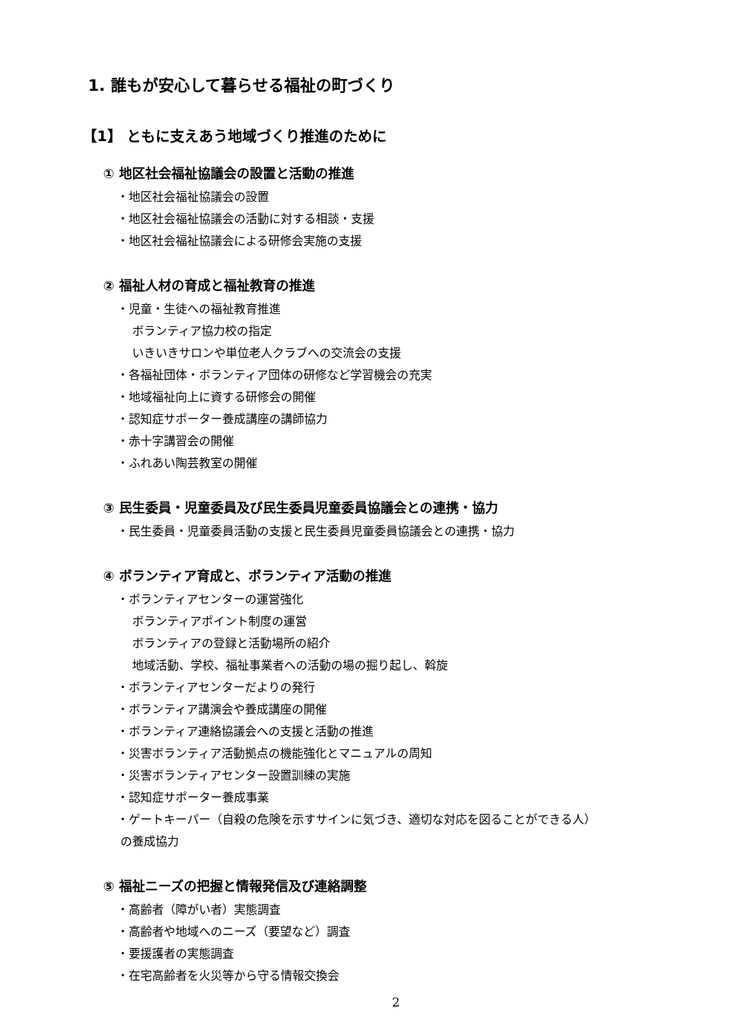1. 誰もが安心して暮らせる福祉の町づくり
【1】 ともに支えあう地域づくり推進のために
① 地区社会福祉協議会の設置と活動の推進
・地区社会福祉協議会の設置
・地区社会福祉協議会の活動に対する相談・支援
・地区社会福祉協議会による研修会実施の支援
② 福祉人材の育成と福祉教育の推進
・児童・生徒への福祉教育推進
ボランティア協力校の指定
いきいきサロンや単位老人クラブへの交流会の支援
・各福祉団体・ボランティア団体の研修など学習機会の充実
・地域福祉向上に資する研修会の開催
・認知症サポーター養成講座の講師協力
・赤十字講習会の開催
・ふれあい陶芸教室の開催
③ 民生委員・児童委員及び民生委員児童委員協議会との連携・協力
・民生委員・児童委員活動の支援と民生委員児童委員協議会との連携・協力
④ ボランティア育成と、ボランティア活動の推進
・ボランティアセンターの運営強化
ボランティアポイント制度の運営
ボランティアの登録と活動場所の紹介
地域活動、学校、福祉事業者への活動の場の掘り起し、斡旋
・ボランティアセンターだよりの発行
・ボランティア講演会や養成講座の開催
・ボランティア連絡協議会への支援と活動の推進
・災害ボランティア活動拠点の機能強化とマニュアルの周知
・災害ボランティアセンター設置訓練の実施
・認知症サポーター養成事業
・ゲートキーパー（自殺の危険を示すサインに気づき、適切な対応を図ることができる人）
の養成協力
⑤ 福祉ニーズの把握と情報発信及び連絡調整
・高齢者（障がい者）実態調査
・高齢者や地域へのニーズ（要望など）調査
・要援護者の実態調査
・在宅高齢者を火災等から守る情報交換会
2